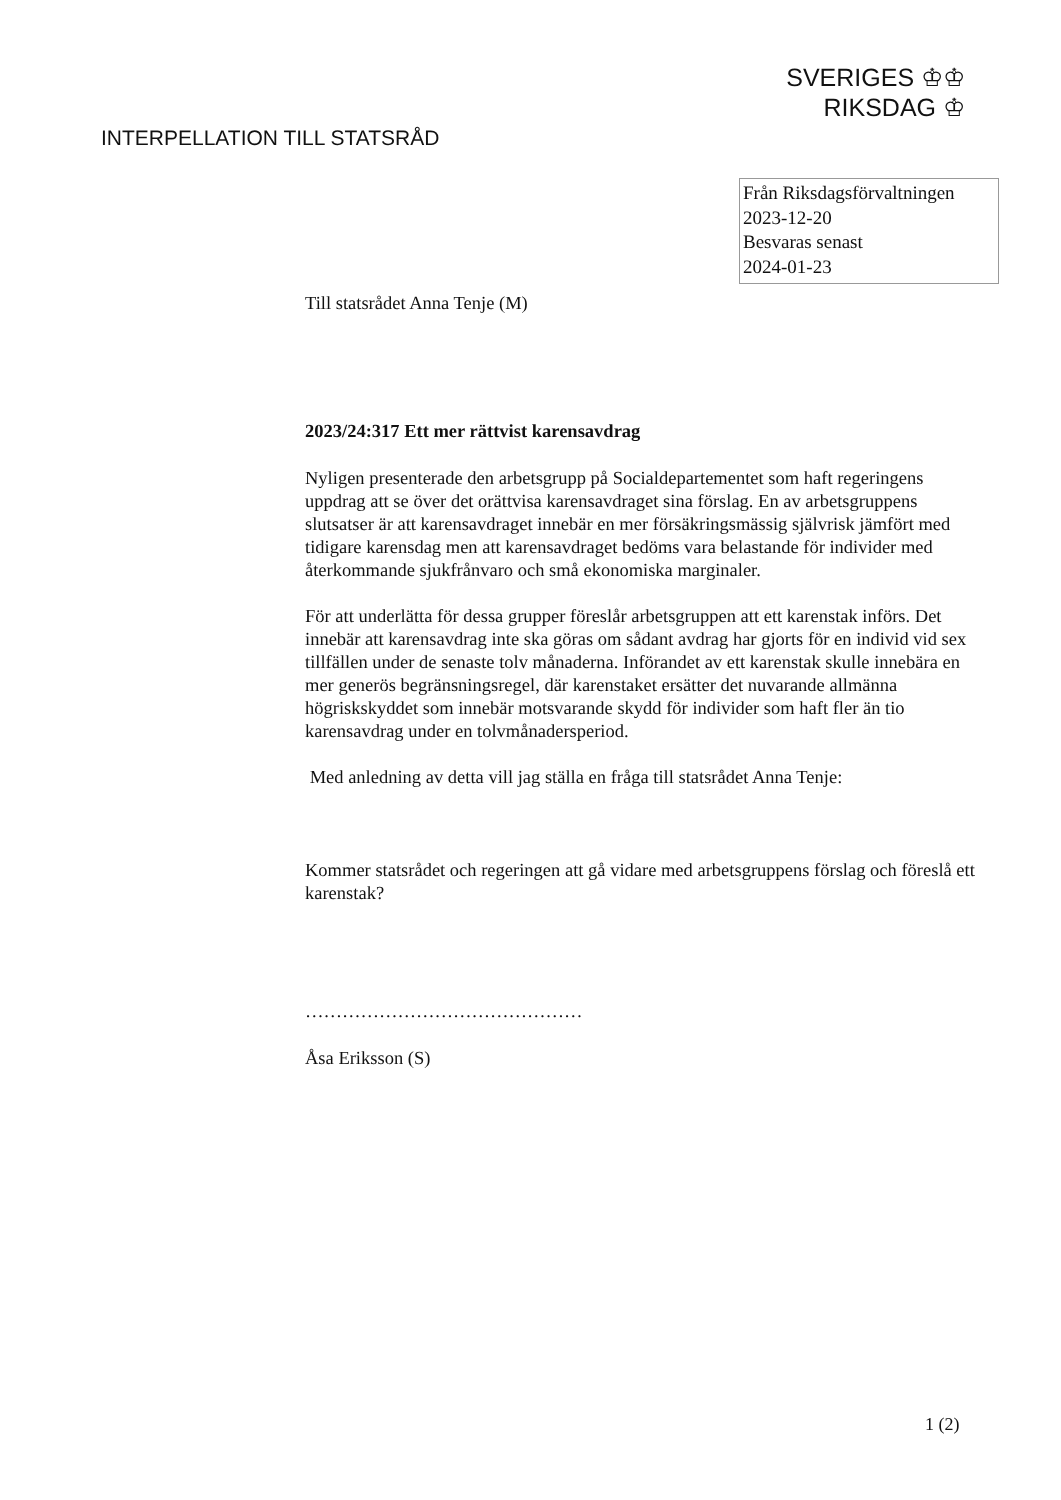SVERIGES ♔♔
RIKSDAG ♔
INTERPELLATION TILL STATSRÅD
Från Riksdagsförvaltningen
2023-12-20
Besvaras senast
2024-01-23
Till statsrådet Anna Tenje (M)
2023/24:317 Ett mer rättvist karensavdrag
Nyligen presenterade den arbetsgrupp på Socialdepartementet som haft regeringens uppdrag att se över det orättvisa karensavdraget sina förslag. En av arbetsgruppens slutsatser är att karensavdraget innebär en mer försäkringsmässig självrisk jämfört med tidigare karensdag men att karensavdraget bedöms vara belastande för individer med återkommande sjukfrånvaro och små ekonomiska marginaler.
För att underlätta för dessa grupper föreslår arbetsgruppen att ett karenstak införs. Det innebär att karensavdrag inte ska göras om sådant avdrag har gjorts för en individ vid sex tillfällen under de senaste tolv månaderna. Införandet av ett karenstak skulle innebära en mer generös begränsningsregel, där karenstaket ersätter det nuvarande allmänna högriskskyddet som innebär motsvarande skydd för individer som haft fler än tio karensavdrag under en tolvmånadersperiod.
Med anledning av detta vill jag ställa en fråga till statsrådet Anna Tenje:
Kommer statsrådet och regeringen att gå vidare med arbetsgruppens förslag och föreslå ett karenstak?
………………………………………
Åsa Eriksson (S)
1 (2)